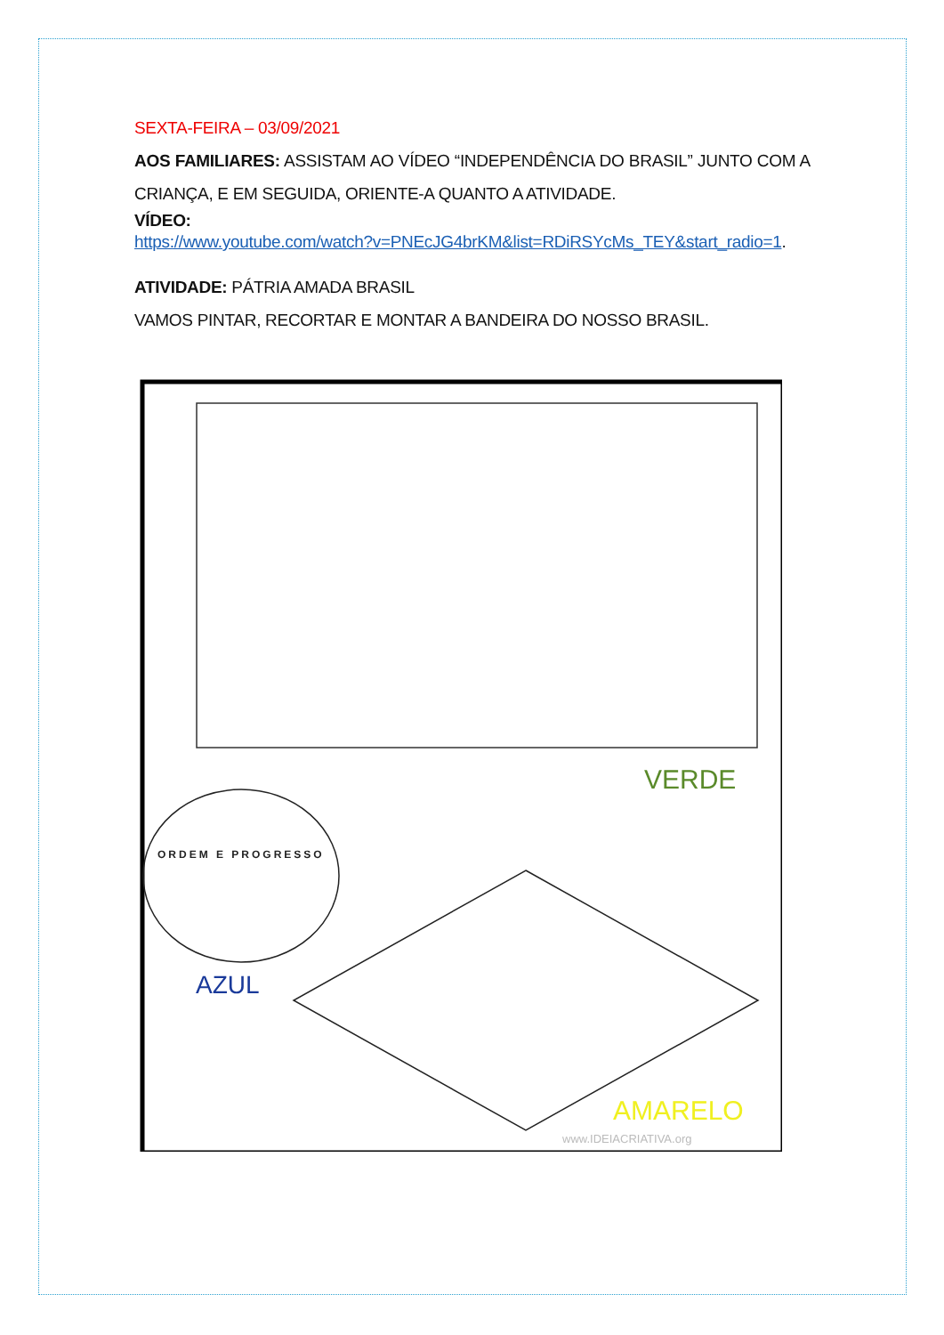SEXTA-FEIRA – 03/09/2021
AOS FAMILIARES: ASSISTAM AO VÍDEO “INDEPENDÊNCIA DO BRASIL” JUNTO COM A CRIANÇA, E EM SEGUIDA, ORIENTE-A QUANTO A ATIVIDADE.
VÍDEO:
https://www.youtube.com/watch?v=PNEcJG4brKM&list=RDiRSYcMs_TEY&start_radio=1.
ATIVIDADE: PÁTRIA AMADA BRASIL
VAMOS PINTAR, RECORTAR E MONTAR A BANDEIRA DO NOSSO BRASIL.
VERDE
ORDEM E PROGRESSO
AZUL
AMARELO
www.IDEIACRIATIVA.org